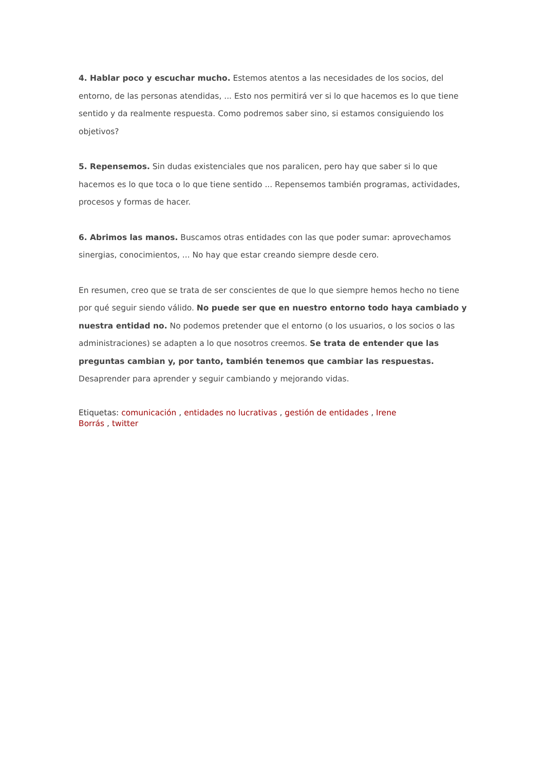4. Hablar poco y escuchar mucho. Estemos atentos a las necesidades de los socios, del entorno, de las personas atendidas, ... Esto nos permitirá ver si lo que hacemos es lo que tiene sentido y da realmente respuesta. Como podremos saber sino, si estamos consiguiendo los objetivos?
5. Repensemos. Sin dudas existenciales que nos paralicen, pero hay que saber si lo que hacemos es lo que toca o lo que tiene sentido ... Repensemos también programas, actividades, procesos y formas de hacer.
6. Abrimos las manos. Buscamos otras entidades con las que poder sumar: aprovechamos sinergias, conocimientos, ... No hay que estar creando siempre desde cero.
En resumen, creo que se trata de ser conscientes de que lo que siempre hemos hecho no tiene por qué seguir siendo válido. No puede ser que en nuestro entorno todo haya cambiado y nuestra entidad no. No podemos pretender que el entorno (o los usuarios, o los socios o las administraciones) se adapten a lo que nosotros creemos. Se trata de entender que las preguntas cambian y, por tanto, también tenemos que cambiar las respuestas. Desaprender para aprender y seguir cambiando y mejorando vidas.
Etiquetas: comunicación , entidades no lucrativas , gestión de entidades , Irene
Borrás , twitter